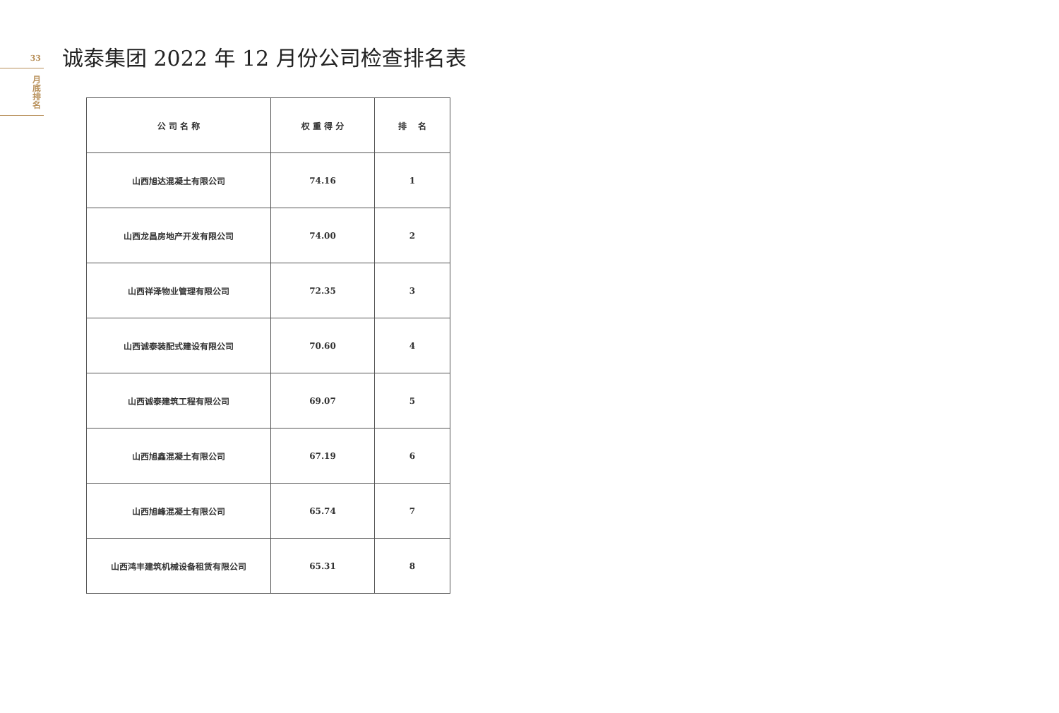33
月
底
排
名
诚泰集团 2022 年 12 月份公司检查排名表
| 公 司 名 称 | 权 重 得 分 | 排 名 |
| --- | --- | --- |
| 山西旭达混凝土有限公司 | 74.16 | 1 |
| 山西龙昌房地产开发有限公司 | 74.00 | 2 |
| 山西祥泽物业管理有限公司 | 72.35 | 3 |
| 山西诚泰装配式建设有限公司 | 70.60 | 4 |
| 山西诚泰建筑工程有限公司 | 69.07 | 5 |
| 山西旭鑫混凝土有限公司 | 67.19 | 6 |
| 山西旭峰混凝土有限公司 | 65.74 | 7 |
| 山西鸿丰建筑机械设备租赁有限公司 | 65.31 | 8 |